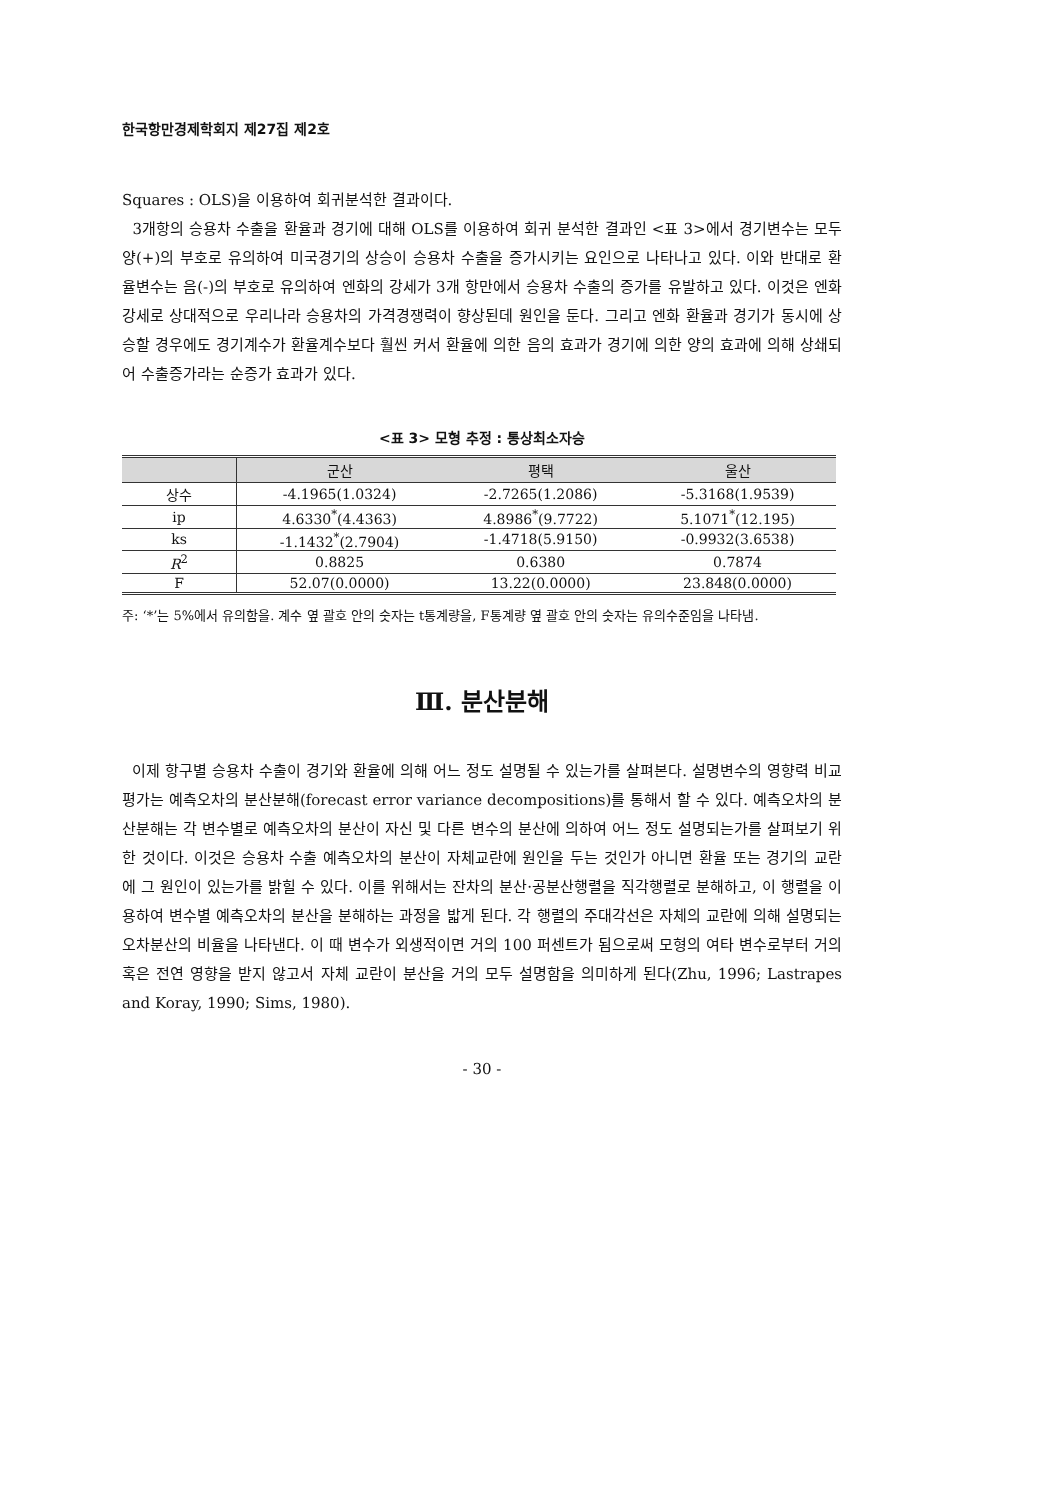한국항만경제학회지 제27집 제2호
Squares : OLS)을 이용하여 회귀분석한 결과이다.
3개항의 승용차 수출을 환율과 경기에 대해 OLS를 이용하여 회귀 분석한 결과인 <표 3>에서 경기변수는 모두 양(+)의 부호로 유의하여 미국경기의 상승이 승용차 수출을 증가시키는 요인으로 나타나고 있다. 이와 반대로 환율변수는 음(-)의 부호로 유의하여 엔화의 강세가 3개 항만에서 승용차 수출의 증가를 유발하고 있다. 이것은 엔화 강세로 상대적으로 우리나라 승용차의 가격경쟁력이 향상된데 원인을 둔다. 그리고 엔화 환율과 경기가 동시에 상승할 경우에도 경기계수가 환율계수보다 훨씬 커서 환율에 의한 음의 효과가 경기에 의한 양의 효과에 의해 상쇄되어 수출증가라는 순증가 효과가 있다.
<표 3> 모형 추정 : 통상최소자승
| | 군산 | 평택 | 울산 |
| --- | --- | --- | --- |
| 상수 | -4.1965(1.0324) | -2.7265(1.2086) | -5.3168(1.9539) |
| ip | 4.6330<sup>*</sup>(4.4363) | 4.8986<sup>*</sup>(9.7722) | 5.1071<sup>*</sup>(12.195) |
| ks | -1.1432<sup>*</sup>(2.7904) | -1.4718(5.9150) | -0.9932(3.6538) |
| R<sup>2</sup> | 0.8825 | 0.6380 | 0.7874 |
| F | 52.07(0.0000) | 13.22(0.0000) | 23.848(0.0000) |
주: ‘*’는 5%에서 유의함을. 계수 옆 괄호 안의 숫자는 t통계량을, F통계량 옆 괄호 안의 숫자는 유의수준임을 나타냄.
Ⅲ. 분산분해
이제 항구별 승용차 수출이 경기와 환율에 의해 어느 정도 설명될 수 있는가를 살펴본다. 설명변수의 영향력 비교평가는 예측오차의 분산분해(forecast error variance decompositions)를 통해서 할 수 있다. 예측오차의 분산분해는 각 변수별로 예측오차의 분산이 자신 및 다른 변수의 분산에 의하여 어느 정도 설명되는가를 살펴보기 위한 것이다. 이것은 승용차 수출 예측오차의 분산이 자체교란에 원인을 두는 것인가 아니면 환율 또는 경기의 교란에 그 원인이 있는가를 밝힐 수 있다. 이를 위해서는 잔차의 분산·공분산행렬을 직각행렬로 분해하고, 이 행렬을 이용하여 변수별 예측오차의 분산을 분해하는 과정을 밟게 된다. 각 행렬의 주대각선은 자체의 교란에 의해 설명되는 오차분산의 비율을 나타낸다. 이 때 변수가 외생적이면 거의 100 퍼센트가 됨으로써 모형의 여타 변수로부터 거의 혹은 전연 영향을 받지 않고서 자체 교란이 분산을 거의 모두 설명함을 의미하게 된다(Zhu, 1996; Lastrapes and Koray, 1990; Sims, 1980).
- 30 -